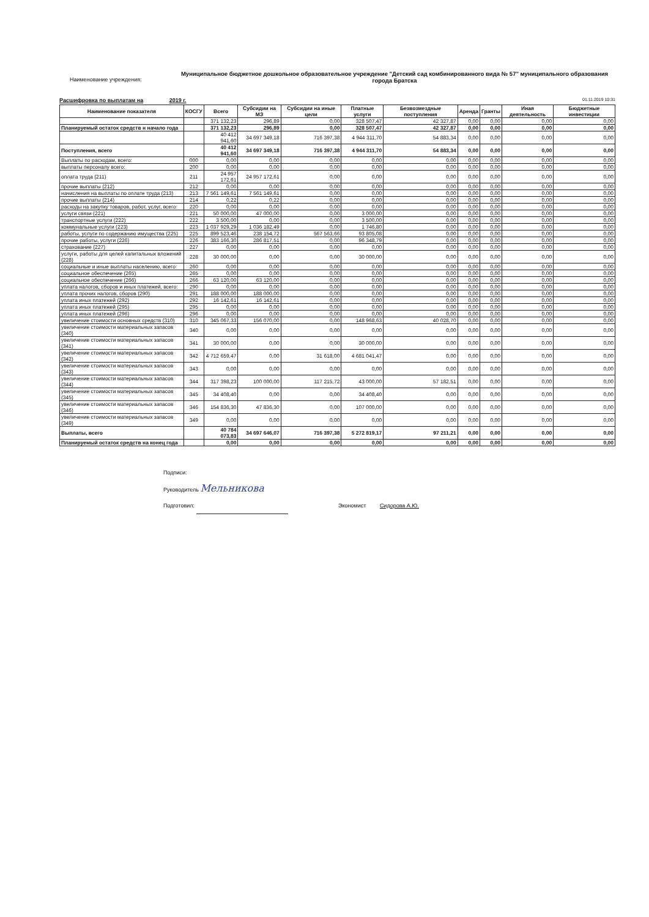Наименование учреждения:
Муниципальное бюджетное дошкольное образовательное учреждение "Детский сад комбинированного вида № 57" муниципального образования города Братска
Расшифровка по выплатам на 2019 г.
01.11.2019 10:31
| Наименование показателя | КОСГУ | Всего | Субсидии на МЗ | Субсидии на иные цели | Платные услуги | Безвозмездные поступления | Аренда | Гранты | Иная деятельность | Бюджетные инвестиции |
| --- | --- | --- | --- | --- | --- | --- | --- | --- | --- | --- |
| | | 371 132,23 | 296,89 | 0,00 | 328 507,47 | 42 327,87 | 0,00 | 0,00 | 0,00 | 0,00 |
| Планируемый остаток средств н начало года | | 371 132,23 | 296,89 | 0,00 | 328 507,47 | 42 327,87 | 0,00 | 0,00 | 0,00 | 0,00 |
| | | 40 412 941,60 | 34 697 349,18 | 716 397,38 | 4 944 311,70 | 54 883,34 | 0,00 | 0,00 | 0,00 | 0,00 |
| Поступления, всего | | 40 412 941,60 | 34 697 349,18 | 716 397,38 | 4 944 311,70 | 54 883,34 | 0,00 | 0,00 | 0,00 | 0,00 |
| Выплаты по расходам, всего: | 000 | 0,00 | 0,00 | 0,00 | 0,00 | 0,00 | 0,00 | 0,00 | 0,00 | 0,00 |
| выплаты персоналу всего: | 200 | 0,00 | 0,00 | 0,00 | 0,00 | 0,00 | 0,00 | 0,00 | 0,00 | 0,00 |
| оплата труда (211) | 211 | 24 957 172,61 | 24 957 172,61 | 0,00 | 0,00 | 0,00 | 0,00 | 0,00 | 0,00 | 0,00 |
| прочие выплаты (212) | 212 | 0,00 | 0,00 | 0,00 | 0,00 | 0,00 | 0,00 | 0,00 | 0,00 | 0,00 |
| начисления на выплаты по оплате труда (213) | 213 | 7 561 149,61 | 7 561 149,61 | 0,00 | 0,00 | 0,00 | 0,00 | 0,00 | 0,00 | 0,00 |
| прочие выплаты (214) | 214 | 0,22 | 0,22 | 0,00 | 0,00 | 0,00 | 0,00 | 0,00 | 0,00 | 0,00 |
| расходы на закупку товаров, работ, услуг, всего: | 220 | 0,00 | 0,00 | 0,00 | 0,00 | 0,00 | 0,00 | 0,00 | 0,00 | 0,00 |
| услуги связи (221) | 221 | 50 000,00 | 47 000,00 | 0,00 | 3 000,00 | 0,00 | 0,00 | 0,00 | 0,00 | 0,00 |
| транспортные услуги (222) | 222 | 3 500,00 | 0,00 | 0,00 | 3 500,00 | 0,00 | 0,00 | 0,00 | 0,00 | 0,00 |
| коммунальные услуги (223) | 223 | 1 037 929,29 | 1 036 182,49 | 0,00 | 1 746,80 | 0,00 | 0,00 | 0,00 | 0,00 | 0,00 |
| работы, услуги по содержанию имущества (225) | 225 | 899 523,46 | 238 154,72 | 567 563,66 | 93 805,08 | 0,00 | 0,00 | 0,00 | 0,00 | 0,00 |
| прочие работы, услуги (226) | 226 | 383 166,30 | 286 817,51 | 0,00 | 96 348,79 | 0,00 | 0,00 | 0,00 | 0,00 | 0,00 |
| страхование (227) | 227 | 0,00 | 0,00 | 0,00 | 0,00 | 0,00 | 0,00 | 0,00 | 0,00 | 0,00 |
| услуги, работы для целей капитальных вложений (228) | 228 | 30 000,00 | 0,00 | 0,00 | 30 000,00 | 0,00 | 0,00 | 0,00 | 0,00 | 0,00 |
| социальные и иные выплаты населению, всего: | 260 | 0,00 | 0,00 | 0,00 | 0,00 | 0,00 | 0,00 | 0,00 | 0,00 | 0,00 |
| социальное обеспечение (265) | 265 | 0,00 | 0,00 | 0,00 | 0,00 | 0,00 | 0,00 | 0,00 | 0,00 | 0,00 |
| социальное обеспечение (266) | 266 | 63 120,00 | 63 120,00 | 0,00 | 0,00 | 0,00 | 0,00 | 0,00 | 0,00 | 0,00 |
| уплата налогов, сборов и иных платежей, всего: | 290 | 0,00 | 0,00 | 0,00 | 0,00 | 0,00 | 0,00 | 0,00 | 0,00 | 0,00 |
| уплата прочих налогов, сборов (290) | 291 | 188 000,00 | 188 000,00 | 0,00 | 0,00 | 0,00 | 0,00 | 0,00 | 0,00 | 0,00 |
| уплата иных платежей (292) | 292 | 16 142,61 | 16 142,61 | 0,00 | 0,00 | 0,00 | 0,00 | 0,00 | 0,00 | 0,00 |
| уплата иных платежей (295) | 295 | 0,00 | 0,00 | 0,00 | 0,00 | 0,00 | 0,00 | 0,00 | 0,00 | 0,00 |
| уплата иных платежей (296) | 296 | 0,00 | 0,00 | 0,00 | 0,00 | 0,00 | 0,00 | 0,00 | 0,00 | 0,00 |
| увеличение стоимости основных средств (310) | 310 | 345 067,33 | 156 070,00 | 0,00 | 148 968,63 | 40 028,70 | 0,00 | 0,00 | 0,00 | 0,00 |
| увеличение стоимости материальных запасов (340) | 340 | 0,00 | 0,00 | 0,00 | 0,00 | 0,00 | 0,00 | 0,00 | 0,00 | 0,00 |
| увеличение стоимости материальных запасов (341) | 341 | 30 000,00 | 0,00 | 0,00 | 30 000,00 | 0,00 | 0,00 | 0,00 | 0,00 | 0,00 |
| увеличение стоимости материальных запасов (342) | 342 | 4 712 659,47 | 0,00 | 31 618,00 | 4 681 041,47 | 0,00 | 0,00 | 0,00 | 0,00 | 0,00 |
| увеличение стоимости материальных запасов (343) | 343 | 0,00 | 0,00 | 0,00 | 0,00 | 0,00 | 0,00 | 0,00 | 0,00 | 0,00 |
| увеличение стоимости материальных запасов (344) | 344 | 317 398,23 | 100 000,00 | 117 215,72 | 43 000,00 | 57 182,51 | 0,00 | 0,00 | 0,00 | 0,00 |
| увеличение стоимости материальных запасов (345) | 345 | 34 408,40 | 0,00 | 0,00 | 34 408,40 | 0,00 | 0,00 | 0,00 | 0,00 | 0,00 |
| увеличение стоимости материальных запасов (346) | 346 | 154 836,30 | 47 836,30 | 0,00 | 107 000,00 | 0,00 | 0,00 | 0,00 | 0,00 | 0,00 |
| увеличение стоимости материальных запасов (349) | 349 | 0,00 | 0,00 | 0,00 | 0,00 | 0,00 | 0,00 | 0,00 | 0,00 | 0,00 |
| Выплаты, всего | | 40 784 073,83 | 34 697 646,07 | 716 397,38 | 5 272 819,17 | 97 211,21 | 0,00 | 0,00 | 0,00 | 0,00 |
| Планируемый остаток средств на конец года | | 0,00 | 0,00 | 0,00 | 0,00 | 0,00 | 0,00 | 0,00 | 0,00 | 0,00 |
Подписи:
Руководитель Мельникова
Подготовил: Экономист Сидорова А.Ю.